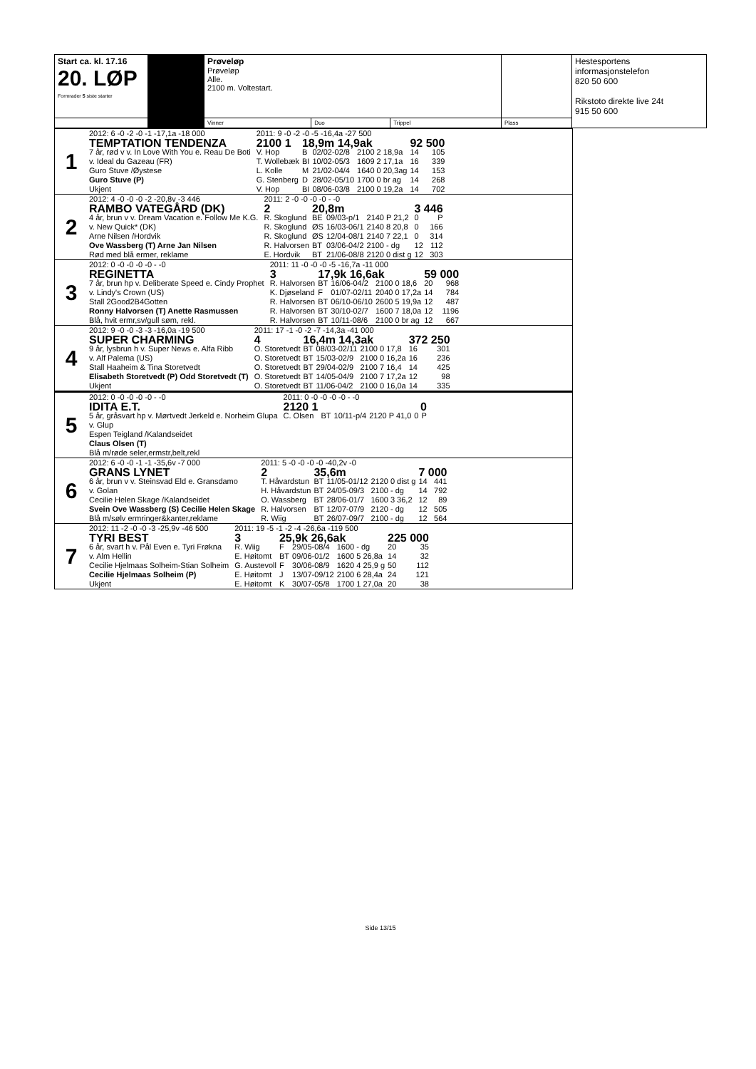| Start ca. kl. 17.16 20. LØP Formrader 5 siste starter | | Prøveløp Prøveløp Alle. 2100 m. Voltestart. | | | | Hestesportens informasjonstelefon 820 50 600 Rikstoto direkte live 24t 915 50 600 |
| | | Vinner | Duo | Trippel | Plass | |
| 1 | / 2012: 6 -0 -2 -0 -1 -17,1a -18 000 / / 2011: 9 -0 -2 -0 -5 -16,4a -27 500 / / / / / / / TEMPTATION TENDENZA / / 2100 1 / 18,9m 14,9ak / / / 92 500 / / / 7 år, rød v v. In Love With You e. Reau De Boti / / V. Hop / B / 02/02-02/8 / 2100 2 18,9a / 14 / 105 / / v. Ideal du Gazeau (FR) / / T. Wollebæk / BI / 10/02-05/3 / 1609 2 17,1a / 16 / 339 / / Guro Stuve /Øystese / / L. Kolle / M / 21/02-04/4 / 1640 0 20,3ag / 14 / 153 / / Guro Stuve (P) / / G. Stenberg / D / 28/02-05/10 / 1700 0 br ag / 14 / 268 / / Ukjent / / V. Hop / BI / 08/06-03/8 / 2100 0 19,2a / 14 / 702 / |
| 2 | / 2012: 4 -0 -0 -0 -2 -20,8v -3 446 / / 2011: 2 -0 -0 -0 -0 - -0 / / / / / / / RAMBO VATEGÅRD (DK) / / 2 / 20,8m / / / 3 446 / / / 4 år, brun v v. Dream Vacation e. Follow Me K.G. / / R. Skoglund / BE / 09/03-p/1 / 2140 P 21,2 / 0 / P / / v. New Quick* (DK) / / R. Skoglund / ØS / 16/03-06/1 / 2140 8 20,8 / 0 / 166 / / Arne Nilsen /Hordvik / / R. Skoglund / ØS / 12/04-08/1 / 2140 7 22,1 / 0 / 314 / / Ove Wassberg (T) Arne Jan Nilsen / / R. Halvorsen / BT / 03/06-04/2 / 2100 - dg / 12 / 112 / / Rød med blå ermer, reklame / / E. Hordvik / BT / 21/06-08/8 / 2120 0 dist g / 12 / 303 / |
| 3 | / 2012: 0 -0 -0 -0 -0 - -0 / / 2011: 11 -0 -0 -0 -5 -16,7a -11 000 / / / / / / / REGINETTA / / 3 / 17,9k 16,6ak / / / 59 000 / / / 7 år, brun hp v. Deliberate Speed e. Cindy Prophet / / R. Halvorsen / BT / 16/06-04/2 / 2100 0 18,6 / 20 / 968 / / v. Lindy's Crown (US) / / K. Djøseland / F / 01/07-02/11 / 2040 0 17,2a / 14 / 784 / / Stall 2Good2B4Gotten / / R. Halvorsen / BT / 06/10-06/10 / 2600 5 19,9a / 12 / 487 / / Ronny Halvorsen (T) Anette Rasmussen / / R. Halvorsen / BT / 30/10-02/7 / 1600 7 18,0a / 12 / 1196 / / Blå, hvit ermr,sv/gull søm, rekl. / / R. Halvorsen / BT / 10/11-08/6 / 2100 0 br ag / 12 / 667 / |
| 4 | / 2012: 9 -0 -0 -3 -3 -16,0a -19 500 / / 2011: 17 -1 -0 -2 -7 -14,3a -41 000 / / / / / / / SUPER CHARMING / / 4 / 16,4m 14,3ak / / / 372 250 / / / 9 år, lysbrun h v. Super News e. Alfa Ribb / / O. Storetvedt / BT / 08/03-02/11 / 2100 0 17,8 / 16 / 301 / / v. Alf Palema (US) / / O. Storetvedt / BT / 15/03-02/9 / 2100 0 16,2a / 16 / 236 / / Stall Haaheim & Tina Storetvedt / / O. Storetvedt / BT / 29/04-02/9 / 2100 7 16,4 / 14 / 425 / / Elisabeth Storetvedt (P) Odd Storetvedt (T) / / O. Storetvedt / BT / 14/05-04/9 / 2100 7 17,2a / 12 / 98 / / Ukjent / / O. Storetvedt / BT / 11/06-04/2 / 2100 0 16,0a / 14 / 335 / |
| 5 | / 2012: 0 -0 -0 -0 -0 - -0 / / 2011: 0 -0 -0 -0 -0 - -0 / / / / / / / IDITA E.T. / / 2120 1 / / / / 0 / / / 5 år, gråsvart hp v. Mørtvedt Jerkeld e. Norheim Glupa / / C. Olsen / BT / 10/11-p/4 / 2120 P 41,0 / 0 / P / / v. Glup / / / / / / / / / Espen Teigland /Kalandseidet / / / / / / / / / Claus Olsen (T) / / / / / / / / / Blå m/røde seler,ermstr,belt,rekl / / / / / / / / |
| 6 | / 2012: 6 -0 -0 -1 -1 -35,6v -7 000 / / 2011: 5 -0 -0 -0 -0 -40,2v -0 / / / / / / / GRANS LYNET / / 2 / 35,6m / / / 7 000 / / / 6 år, brun v v. Steinsvad Eld e. Gransdamo / / T. Håvardstun / BT / 11/05-01/12 / 2120 0 dist g / 14 / 441 / / v. Golan / / H. Håvardstun / BT / 24/05-09/3 / 2100 - dg / 14 / 792 / / Cecilie Helen Skage /Kalandseidet / / O. Wassberg / BT / 28/06-01/7 / 1600 3 36,2 / 12 / 89 / / Svein Ove Wassberg (S) Cecilie Helen Skage / / R. Halvorsen / BT / 12/07-07/9 / 2120 - dg / 12 / 505 / / Blå m/sølv ermringer&kanter,reklame / / R. Wiig / BT / 26/07-09/7 / 2100 - dg / 12 / 564 / |
| 7 | / 2012: 11 -2 -0 -0 -3 -25,9v -46 500 / / 2011: 19 -5 -1 -2 -4 -26,6a -119 500 / / / / / / / TYRI BEST / / 3 / 25,9k 26,6ak / / / 225 000 / / / 6 år, svart h v. Pål Even e. Tyri Frøkna / / R. Wiig / F / 29/05-08/4 / 1600 - dg / 20 / 35 / / v. Alm Hellin / / E. Høitomt / BT / 09/06-01/2 / 1600 5 26,8a / 14 / 32 / / Cecilie Hjelmaas Solheim-Stian Solheim / / G. Austevoll / F / 30/06-08/9 / 1620 4 25,9 g / 50 / 112 / / Cecilie Hjelmaas Solheim (P) / / E. Høitomt / J / 13/07-09/12 / 2100 6 28,4a / 24 / 121 / / Ukjent / / E. Høitomt / K / 30/07-05/8 / 1700 1 27,0a / 20 / 38 / |
Side 13/15